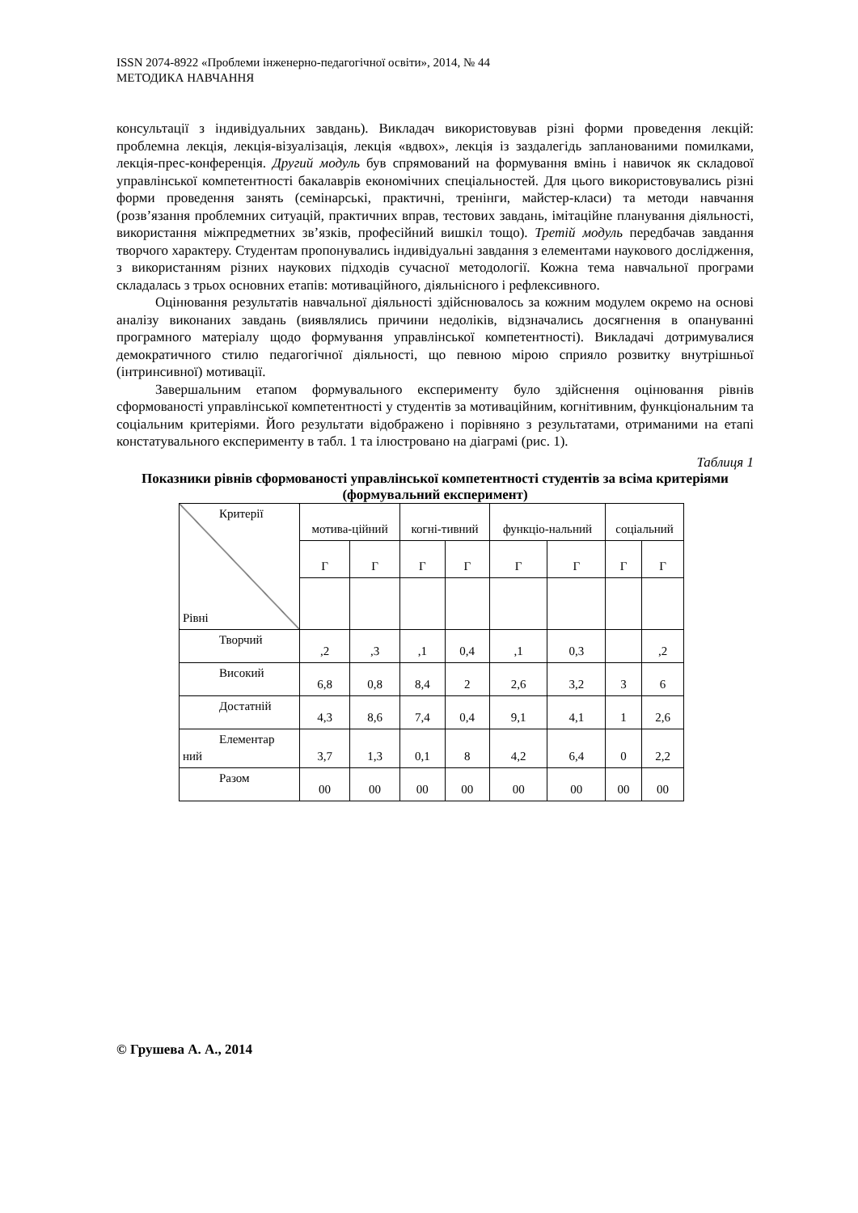ISSN 2074-8922 «Проблеми інженерно-педагогічної освіти», 2014, № 44
МЕТОДИКА НАВЧАННЯ
консультації з індивідуальних завдань). Викладач використовував різні форми проведення лекцій: проблемна лекція, лекція-візуалізація, лекція «вдвох», лекція із заздалегідь запланованими помилками, лекція-прес-конференція. Другий модуль був спрямований на формування вмінь і навичок як складової управлінської компетентності бакалаврів економічних спеціальностей. Для цього використовувались різні форми проведення занять (семінарські, практичні, тренінги, майстер-класи) та методи навчання (розв’язання проблемних ситуацій, практичних вправ, тестових завдань, імітаційне планування діяльності, використання міжпредметних зв’язків, професійний вишкіл тощо). Третій модуль передбачав завдання творчого характеру. Студентам пропонувались індивідуальні завдання з елементами наукового дослідження, з використанням різних наукових підходів сучасної методології. Кожна тема навчальної програми складалась з трьох основних етапів: мотиваційного, діяльнісного і рефлексивного.
Оцінювання результатів навчальної діяльності здійснювалось за кожним модулем окремо на основі аналізу виконаних завдань (виявлялись причини недоліків, відзначались досягнення в опануванні програмного матеріалу щодо формування управлінської компетентності). Викладачі дотримувалися демократичного стилю педагогічної діяльності, що певною мірою сприяло розвитку внутрішньої (інтринсивної) мотивації.
Завершальним етапом формувального експерименту було здійснення оцінювання рівнів сформованості управлінської компетентності у студентів за мотиваційним, когнітивним, функціональним та соціальним критеріями. Його результати відображено і порівняно з результатами, отриманими на етапі констатувального експерименту в табл. 1 та ілюстровано на діаграмі (рис. 1).
Таблиця 1
Показники рівнів сформованості управлінської компетентності студентів за всіма критеріями (формувальний експеримент)
| Критерії Рівні | мотива-ційний | | когні-тивний | | функціо-нальний | | соціальний | |
| | Г | Г | Г | Г | Г | Г | Г | Г |
| Творчий | ,2 | ,3 | ,1 | 0,4 | ,1 | 0,3 | | ,2 |
| Високий | 6,8 | 0,8 | 8,4 | 2 | 2,6 | 3,2 | 3 | 6 |
| Достатній | 4,3 | 8,6 | 7,4 | 0,4 | 9,1 | 4,1 | 1 | 2,6 |
| Елементар ний | 3,7 | 1,3 | 0,1 | 8 | 4,2 | 6,4 | 0 | 2,2 |
| Разом | 00 | 00 | 00 | 00 | 00 | 00 | 00 | 00 |
© Грушева А. А., 2014